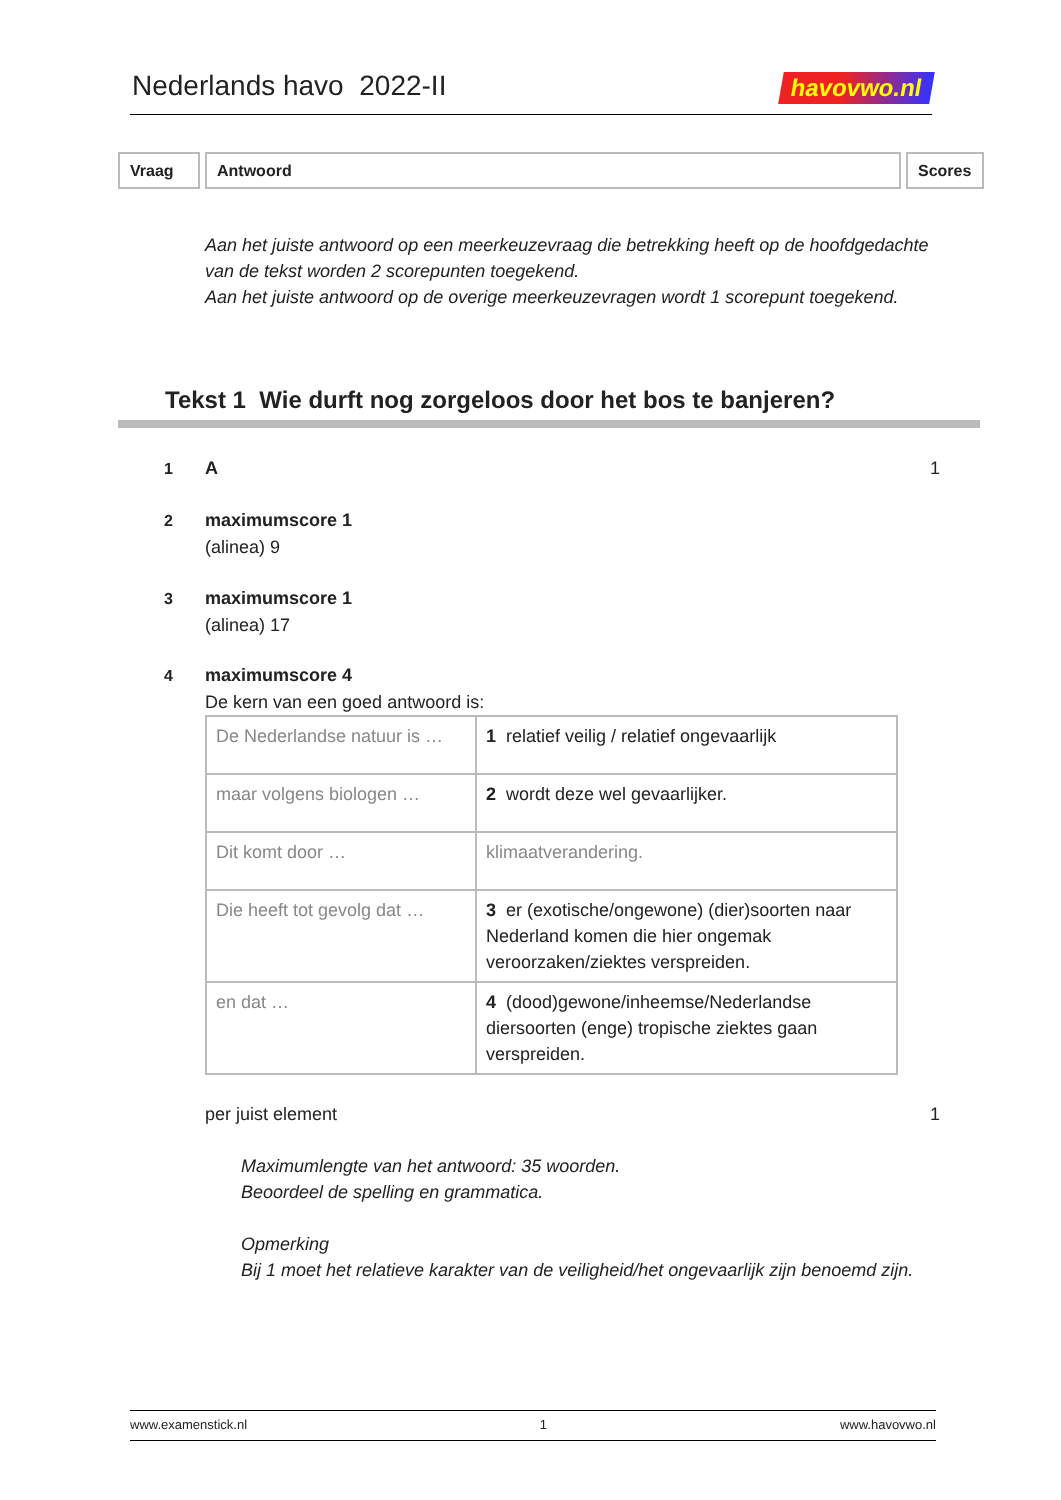Nederlands havo 2022-II
havovwo.nl
Vraag Antwoord Scores
Aan het juiste antwoord op een meerkeuzevraag die betrekking heeft op de hoofdgedachte van de tekst worden 2 scorepunten toegekend.
Aan het juiste antwoord op de overige meerkeuzevragen wordt 1 scorepunt toegekend.
Tekst 1 Wie durft nog zorgeloos door het bos te banjeren?
1 A 1
2 maximumscore 1
(alinea) 9
3 maximumscore 1
(alinea) 17
4 maximumscore 4
De kern van een goed antwoord is:
| De Nederlandse natuur is … | 1 relatief veilig / relatief ongevaarlijk |
| maar volgens biologen … | 2 wordt deze wel gevaarlijker. |
| Dit komt door … | klimaatverandering. |
| Die heeft tot gevolg dat … | 3 er (exotische/ongewone) (dier)soorten naar Nederland komen die hier ongemak veroorzaken/ziektes verspreiden. |
| en dat … | 4 (dood)gewone/inheemse/Nederlandse diersoorten (enge) tropische ziektes gaan verspreiden. |
per juist element 1
Maximumlengte van het antwoord: 35 woorden.
Beoordeel de spelling en grammatica.
Opmerking
Bij 1 moet het relatieve karakter van de veiligheid/het ongevaarlijk zijn benoemd zijn.
www.examenstick.nl 1 www.havovwo.nl